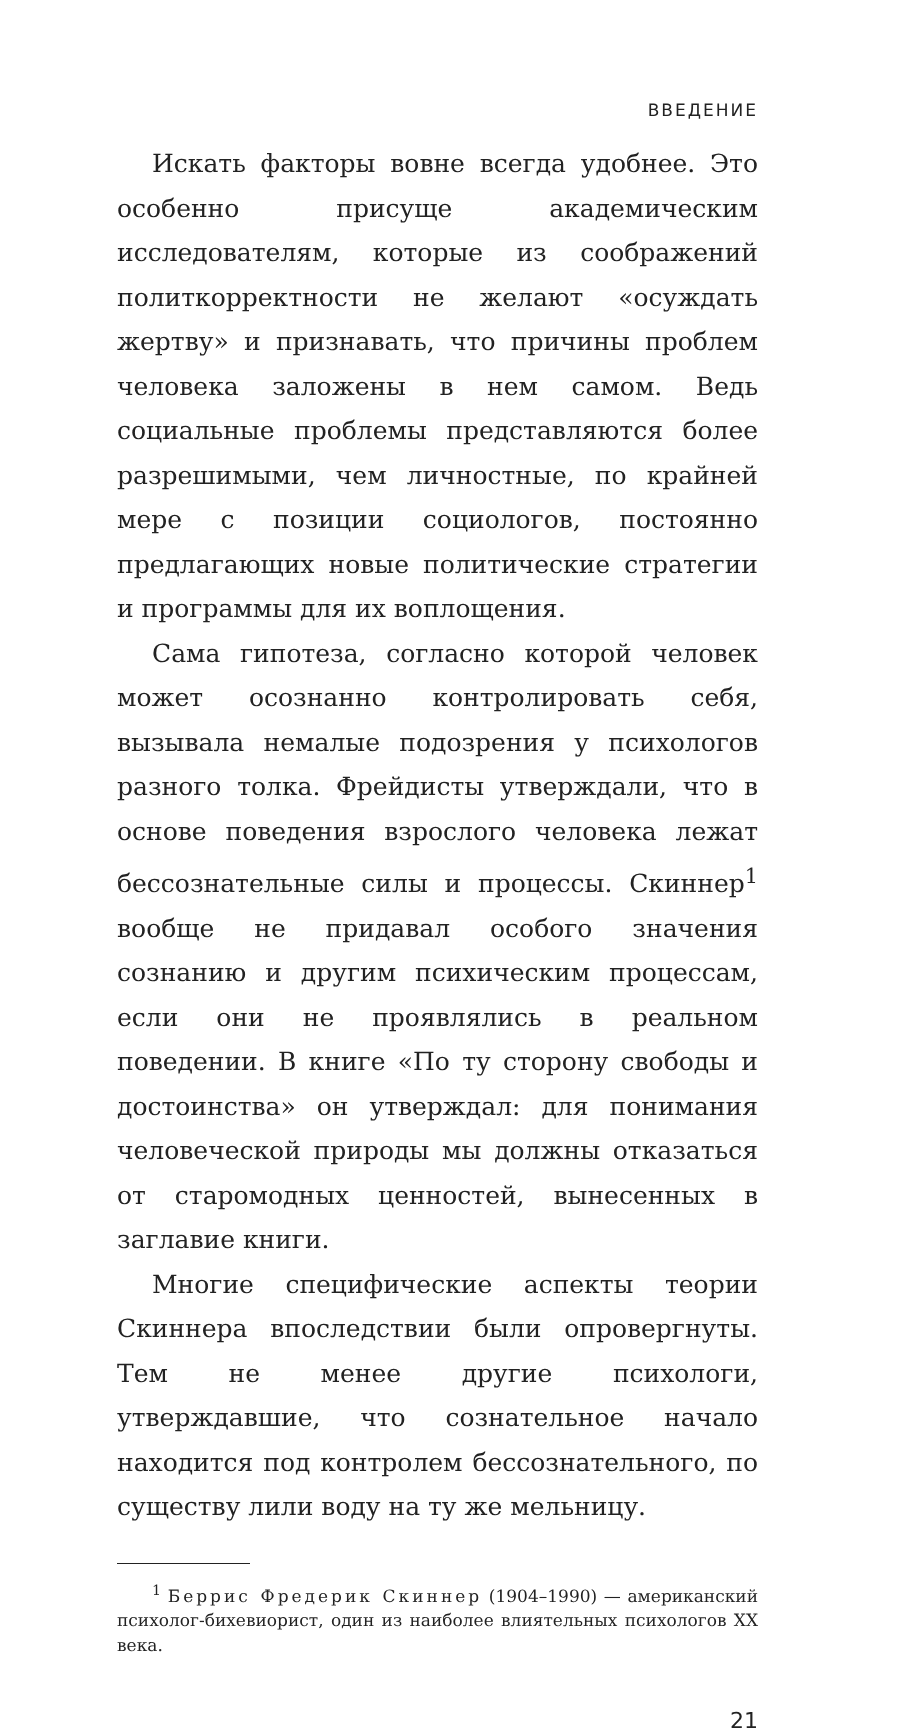ВВЕДЕНИЕ
Искать факторы вовне всегда удобнее. Это особенно присуще академическим исследователям, которые из соображений политкорректности не желают «осуждать жертву» и признавать, что причины проблем человека заложены в нем самом. Ведь социальные проблемы представляются более разрешимыми, чем личностные, по крайней мере с позиции социологов, постоянно предлагающих новые политические стратегии и программы для их воплощения.
Сама гипотеза, согласно которой человек может осознанно контролировать себя, вызывала немалые подозрения у психологов разного толка. Фрейдисты утверждали, что в основе поведения взрослого человека лежат бессознательные силы и процессы. Скиннер<sup>1</sup> вообще не придавал особого значения сознанию и другим психическим процессам, если они не проявлялись в реальном поведении. В книге «По ту сторону свободы и достоинства» он утверждал: для понимания человеческой природы мы должны отказаться от старомодных ценностей, вынесенных в заглавие книги.
Многие специфические аспекты теории Скиннера впоследствии были опровергнуты. Тем не менее другие психологи, утверждавшие, что сознательное начало находится под контролем бессознательного, по существу лили воду на ту же мельницу.
<sup>1</sup> Беррис Фредерик Скиннер (1904–1990) — американский психолог-бихевиорист, один из наиболее влиятельных психологов XX века.
21